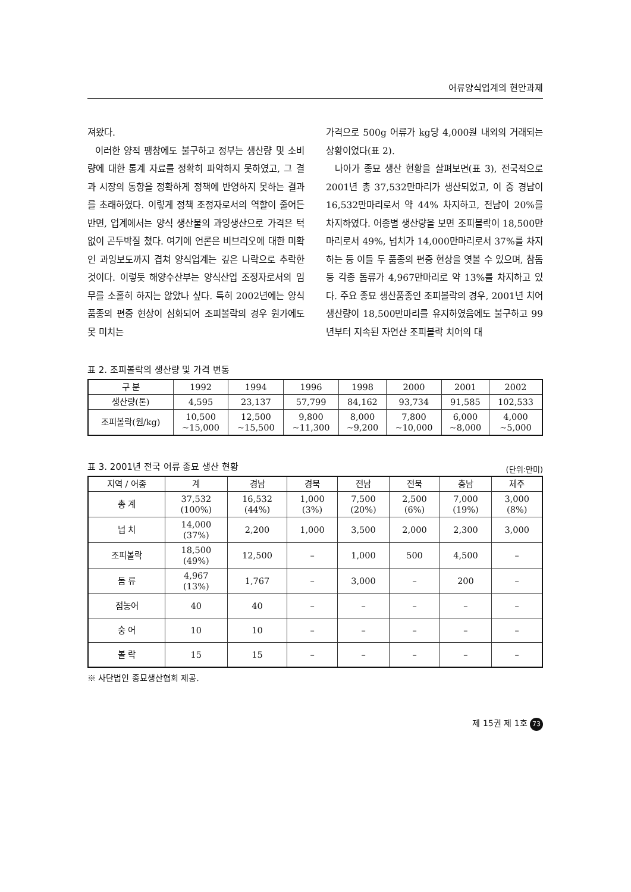어류양식업계의 현안과제
져왔다.
이러한 양적 팽창에도 불구하고 정부는 생산량 및 소비량에 대한 통계 자료를 정확히 파악하지 못하였고, 그 결과 시장의 동향을 정확하게 정책에 반영하지 못하는 결과를 초래하였다. 이렇게 정책 조정자로서의 역할이 줄어든 반면, 업계에서는 양식 생산물의 과잉생산으로 가격은 턱없이 곤두박질 쳤다. 여기에 언론은 비브리오에 대한 미확인 과잉보도까지 겹쳐 양식업계는 깊은 나락으로 추락한 것이다. 이렇듯 해양수산부는 양식산업 조정자로서의 임무를 소홀히 하지는 않았나 싶다. 특히 2002년에는 양식 품종의 편중 현상이 심화되어 조피볼락의 경우 원가에도 못 미치는
가격으로 500g 어류가 kg당 4,000원 내외의 거래되는 상황이었다(표 2).
나아가 종묘 생산 현황을 살펴보면(표 3), 전국적으로 2001년 총 37,532만마리가 생산되었고, 이 중 경남이 16,532만마리로서 약 44% 차지하고, 전남이 20%를 차지하였다. 어종별 생산량을 보면 조피볼락이 18,500만마리로서 49%, 넙치가 14,000만마리로서 37%를 차지하는 등 이들 두 품종의 편중 현상을 엿볼 수 있으며, 참돔 등 각종 돔류가 4,967만마리로 약 13%를 차지하고 있다. 주요 종묘 생산품종인 조피볼락의 경우, 2001년 치어 생산량이 18,500만마리를 유지하였음에도 불구하고 99년부터 지속된 자연산 조피볼락 치어의 대
표 2. 조피볼락의 생산량 및 가격 변동
| 구 분 | 1992 | 1994 | 1996 | 1998 | 2000 | 2001 | 2002 |
| --- | --- | --- | --- | --- | --- | --- | --- |
| 생산량(톤) | 4,595 | 23,137 | 57,799 | 84,162 | 93,734 | 91,585 | 102,533 |
| 조피볼락(원/kg) | 10,500 ~15,000 | 12,500 ~15,500 | 9,800 ~11,300 | 8,000 ~9,200 | 7,800 ~10,000 | 6,000 ~8,000 | 4,000 ~5,000 |
표 3. 2001년 전국 어류 종묘 생산 현황 (단위:만미)
| 지역 / 어종 | 계 | 경남 | 경북 | 전남 | 전북 | 충남 | 제주 |
| --- | --- | --- | --- | --- | --- | --- | --- |
| 총 계 | 37,532 (100%) | 16,532 (44%) | 1,000 (3%) | 7,500 (20%) | 2,500 (6%) | 7,000 (19%) | 3,000 (8%) |
| 넙 치 | 14,000 (37%) | 2,200 | 1,000 | 3,500 | 2,000 | 2,300 | 3,000 |
| 조피볼락 | 18,500 (49%) | 12,500 | – | 1,000 | 500 | 4,500 | – |
| 돔 류 | 4,967 (13%) | 1,767 | – | 3,000 | – | 200 | – |
| 점농어 | 40 | 40 | – | – | – | – | – |
| 숭 어 | 10 | 10 | – | – | – | – | – |
| 볼 락 | 15 | 15 | – | – | – | – | – |
※ 사단법인 종묘생산협회 제공.
제 15권 제 1호 73